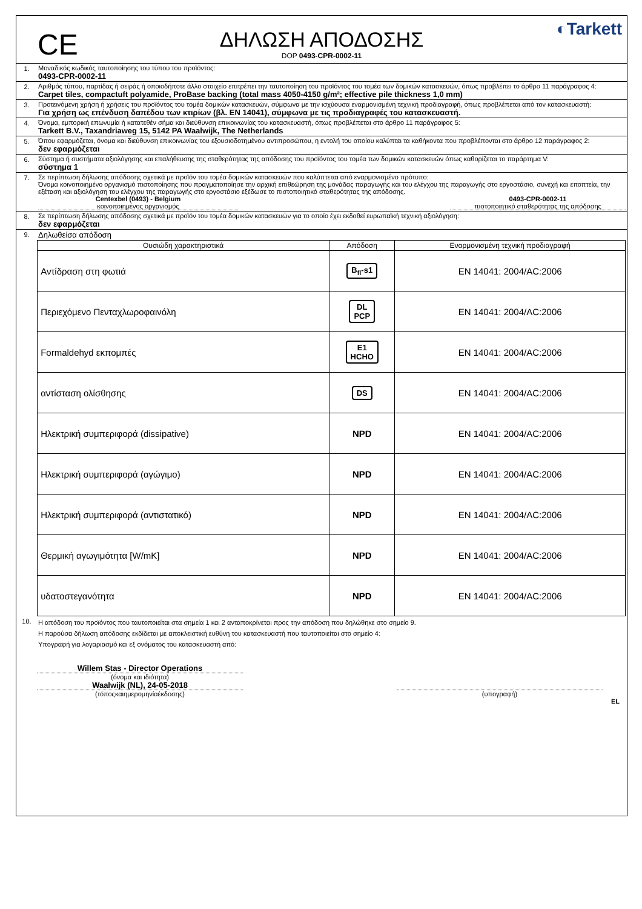CE
ΔΗΛΩΣΗ ΑΠΟΔΟΣΗΣ
DOP 0493-CPR-0002-11
◐Tarkett
1. Μοναδικός κωδικός ταυτοποίησης του τύπου του προϊόντος:
0493-CPR-0002-11
2. Αριθμός τύπου, παρτίδας ή σειράς ή οποιοδήποτε άλλο στοιχείο επιτρέπει την ταυτοποίηση του προϊόντος του τομέα των δομικών κατασκευών, όπως προβλέπει το άρθρο 11 παράγραφος 4:
Carpet tiles, compactuft polyamide, ProBase backing (total mass 4050-4150 g/m²; effective pile thickness 1,0 mm)
3. Προτεινόμενη χρήση ή χρήσεις του προϊόντος του τομέα δομικών κατασκευών, σύμφωνα με την ισχύουσα εναρμονισμένη τεχνική προδιαγραφή, όπως προβλέπεται από τον κατασκευαστή:
Για χρήση ως επένδυση δαπέδου των κτιρίων (βλ. EN 14041), σύμφωνα με τις προδιαγραφές του κατασκευαστή.
4. Όνομα, εμπορική επωνυμία ή κατατεθέν σήμα και διεύθυνση επικοινωνίας του κατασκευαστή, όπως προβλέπεται στο άρθρο 11 παράγραφος 5:
Tarkett B.V., Taxandriaweg 15, 5142 PA Waalwijk, The Netherlands
5. Όπου εφαρμόζεται, όνομα και διεύθυνση επικοινωνίας του εξουσιοδοτημένου αντιπροσώπου, η εντολή του οποίου καλύπτει τα καθήκοντα που προβλέπονται στο άρθρο 12 παράγραφος 2:
δεν εφαρμόζεται
6. Σύστημα ή συστήματα αξιολόγησης και επαλήθευσης της σταθερότητας της απόδοσης του προϊόντος του τομέα των δομικών κατασκευών όπως καθορίζεται το παράρτημα V:
σύστημα 1
7. Σε περίπτωση δήλωσης απόδοσης σχετικά με προϊόν του τομέα δομικών κατασκευών που καλύπτεται από εναρμονισμένο πρότυπο:
Όνομα κοινοποιημένο οργανισμό πιστοποίησης που πραγματοποίησε την αρχική επιθεώρηση της μονάδας παραγωγής και του ελέγχου της παραγωγής στο εργοστάσιο, συνεχή και εποπτεία, την εξέταση και αξιολόγηση του ελέγχου της παραγωγής στο εργοστάσιο εξέδωσε το πιστοποιητικό σταθερότητας της απόδοσης.
Centexbel (0493) - Belgium
κοινοποιημένος οργανισμός
0493-CPR-0002-11
πιστοποιητικό σταθερότητας της απόδοσης
8. Σε περίπτωση δήλωσης απόδοσης σχετικά με προϊόν του τομέα δομικών κατασκευών για το οποίο έχει εκδοθεί ευρωπαϊκή τεχνική αξιολόγηση:
δεν εφαρμόζεται
9.
Δηλωθείσα απόδοση
| Ουσιώδη χαρακτηριστικά | Απόδοση | Εναρμονισμένη τεχνική προδιαγραφή |
| --- | --- | --- |
| Αντίδραση στη φωτιά | B<sub>fl</sub>-s1 | EN 14041: 2004/AC:2006 |
| Περιεχόμενο Πενταχλωροφαινόλη | DL PCP | EN 14041: 2004/AC:2006 |
| Formaldehyd εκπομπές | E1 HCHO | EN 14041: 2004/AC:2006 |
| αντίσταση ολίσθησης | DS | EN 14041: 2004/AC:2006 |
| Ηλεκτρική συμπεριφορά (dissipative) | NPD | EN 14041: 2004/AC:2006 |
| Ηλεκτρική συμπεριφορά (αγώγιμο) | NPD | EN 14041: 2004/AC:2006 |
| Ηλεκτρική συμπεριφορά (αντιστατικό) | NPD | EN 14041: 2004/AC:2006 |
| Θερμική αγωγιμότητα [W/mK] | NPD | EN 14041: 2004/AC:2006 |
| υδατοστεγανότητα | NPD | EN 14041: 2004/AC:2006 |
10.
Η απόδοση του προϊόντος που ταυτοποιείται στα σημεία 1 και 2 ανταποκρίνεται προς την απόδοση που δηλώθηκε στο σημείο 9.
Η παρούσα δήλωση απόδοσης εκδίδεται με αποκλειστική ευθύνη του κατασκευαστή που ταυτοποιείται στο σημείο 4:
Υπογραφή για λογαριασμό και εξ ονόματος του κατασκευαστή από:
Willem Stas - Director Operations
(όνομα και ιδιότητα)
Waalwijk (NL), 24-05-2018
(τόποςκαιημερομηνίαέκδοσης)
(υπογραφή)
EL